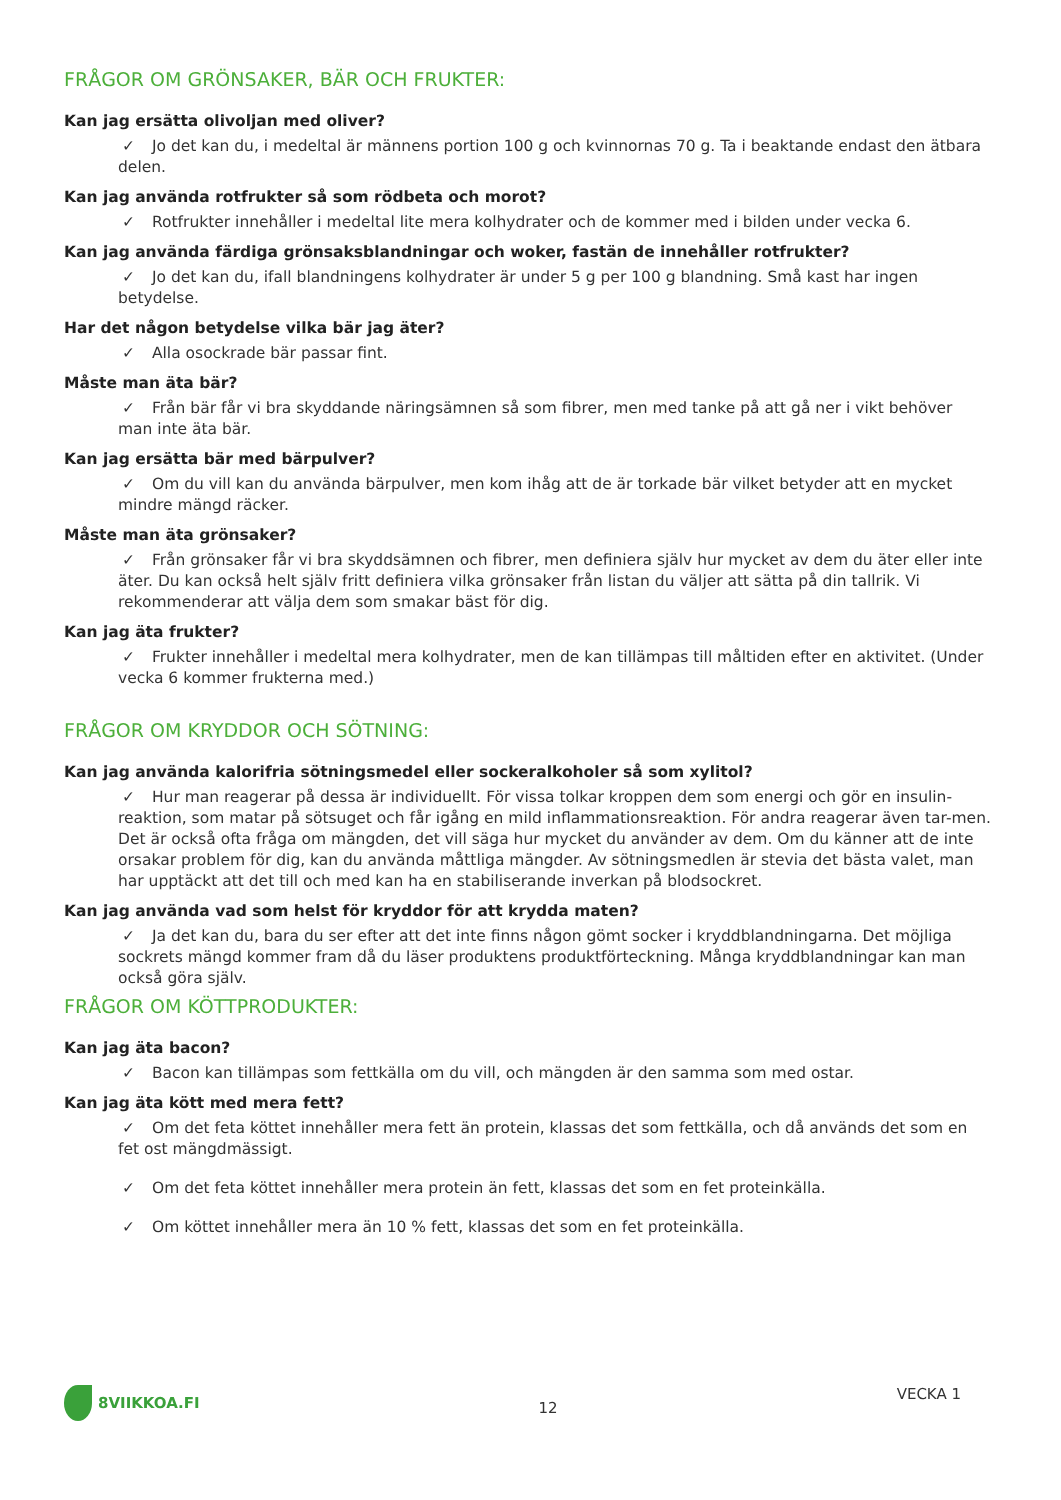FRÅGOR OM GRÖNSAKER, BÄR OCH FRUKTER:
Kan jag ersätta olivoljan med oliver?
✓ Jo det kan du, i medeltal är männens portion 100 g och kvinnornas 70 g. Ta i beaktande endast den ätbara delen.
Kan jag använda rotfrukter så som rödbeta och morot?
✓ Rotfrukter innehåller i medeltal lite mera kolhydrater och de kommer med i bilden under vecka 6.
Kan jag använda färdiga grönsaksblandningar och woker, fastän de innehåller rotfrukter?
✓ Jo det kan du, ifall blandningens kolhydrater är under 5 g per 100 g blandning. Små kast har ingen betydelse.
Har det någon betydelse vilka bär jag äter?
✓ Alla osockrade bär passar fint.
Måste man äta bär?
✓ Från bär får vi bra skyddande näringsämnen så som fibrer, men med tanke på att gå ner i vikt behöver man inte äta bär.
Kan jag ersätta bär med bärpulver?
✓ Om du vill kan du använda bärpulver, men kom ihåg att de är torkade bär vilket betyder att en mycket mindre mängd räcker.
Måste man äta grönsaker?
✓ Från grönsaker får vi bra skyddsämnen och fibrer, men definiera själv hur mycket av dem du äter eller inte äter. Du kan också helt själv fritt definiera vilka grönsaker från listan du väljer att sätta på din tallrik. Vi rekommenderar att välja dem som smakar bäst för dig.
Kan jag äta frukter?
✓ Frukter innehåller i medeltal mera kolhydrater, men de kan tillämpas till måltiden efter en aktivitet. (Under vecka 6 kommer frukterna med.)
FRÅGOR OM KRYDDOR OCH SÖTNING:
Kan jag använda kalorifria sötningsmedel eller sockeralkoholer så som xylitol?
✓ Hur man reagerar på dessa är individuellt. För vissa tolkar kroppen dem som energi och gör en insulin-reaktion, som matar på sötsuget och får igång en mild inflammationsreaktion. För andra reagerar även tar-men. Det är också ofta fråga om mängden, det vill säga hur mycket du använder av dem. Om du känner att de inte orsakar problem för dig, kan du använda måttliga mängder. Av sötningsmedlen är stevia det bästa valet, man har upptäckt att det till och med kan ha en stabiliserande inverkan på blodsockret.
Kan jag använda vad som helst för kryddor för att krydda maten?
✓ Ja det kan du, bara du ser efter att det inte finns någon gömt socker i kryddblandningarna. Det möjliga sockrets mängd kommer fram då du läser produktens produktförteckning. Många kryddblandningar kan man också göra själv.
FRÅGOR OM KÖTTPRODUKTER:
Kan jag äta bacon?
✓ Bacon kan tillämpas som fettkälla om du vill, och mängden är den samma som med ostar.
Kan jag äta kött med mera fett?
✓ Om det feta köttet innehåller mera fett än protein, klassas det som fettkälla, och då används det som en fet ost mängdmässigt.
✓ Om det feta köttet innehåller mera protein än fett, klassas det som en fet proteinkälla.
✓ Om köttet innehåller mera än 10 % fett, klassas det som en fet proteinkälla.
8VIIKKOA.FI
12
VECKA 1